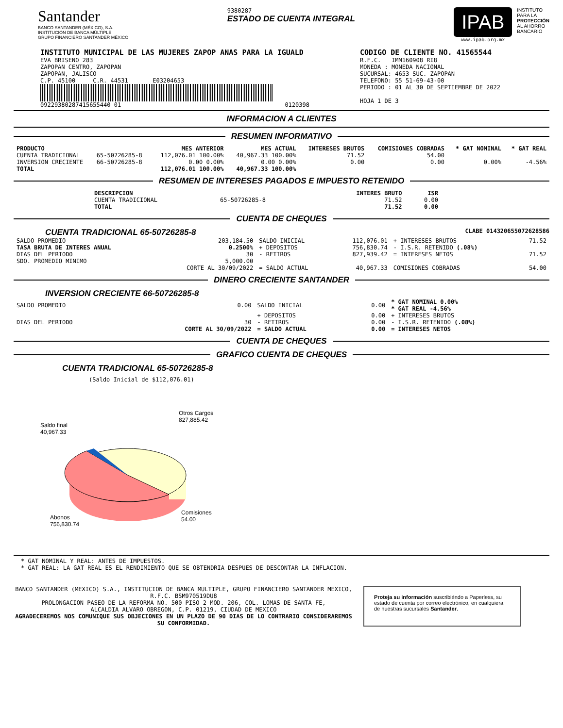Santander
BANCO SANTANDER (MÉXICO), S.A.
INSTITUCIÓN DE BANCA MÚLTIPLE
GRUPO FINANCIERO SANTANDER MÉXICO
9380287
ESTADO DE CUENTA INTEGRAL
IPAB
www.ipab.org.mx
INSTITUTO
PARA LA
PROTECCIÓN
AL AHORRO
BANCARIO
INSTITUTO MUNICIPAL DE LAS MUJERES ZAPOP ANAS PARA LA IGUALD
EVA BRISENO 283
ZAPOPAN CENTRO, ZAPOPAN
ZAPOPAN, JALISCO
C.P. 45100 C.R. 44531 E03204653
09229380287415655440 01 0120398
CODIGO DE CLIENTE NO. 41565544
R.F.C. IMM160908 RI8
MONEDA : MONEDA NACIONAL
SUCURSAL: 4653 SUC. ZAPOPAN
TELEFONO: 55 51-69-43-00
PERIODO : 01 AL 30 DE SEPTIEMBRE DE 2022
HOJA 1 DE 3
INFORMACION A CLIENTES
RESUMEN INFORMATIVO
| PRODUCTO | | MES ANTERIOR | MES ACTUAL | INTERESES BRUTOS | COMISIONES COBRADAS | * GAT NOMINAL | * GAT REAL |
| --- | --- | --- | --- | --- | --- | --- | --- |
| CUENTA TRADICIONAL | 65-50726285-8 | 112,076.01 100.00% | 40,967.33 100.00% | 71.52 | 54.00 | | |
| INVERSION CRECIENTE | 66-50726285-8 | 0.00 0.00% | 0.00 0.00% | 0.00 | 0.00 | 0.00% | -4.56% |
| TOTAL | | 112,076.01 100.00% | 40,967.33 100.00% | | | | |
RESUMEN DE INTERESES PAGADOS E IMPUESTO RETENIDO
| DESCRIPCION | | INTERES BRUTO | ISR |
| --- | --- | --- | --- |
| CUENTA TRADICIONAL | 65-50726285-8 | 71.52 | 0.00 |
| TOTAL | | 71.52 | 0.00 |
CUENTA DE CHEQUES
CUENTA TRADICIONAL 65-50726285-8 CLABE 014320655072628586
| SALDO PROMEDIO | 203,184.50 | SALDO INICIAL | 112,076.01 | + INTERESES BRUTOS | 71.52 |
| TASA BRUTA DE INTERES ANUAL | 0.2500% | + DEPOSITOS | 756,830.74 | - I.S.R. RETENIDO (.08%) | |
| DIAS DEL PERIODO | 30 | - RETIROS | 827,939.42 | = INTERESES NETOS | 71.52 |
| SDO. PROMEDIO MINIMO | 5,000.00 | | | | |
| | CORTE AL 30/09/2022 | = SALDO ACTUAL | 40,967.33 | COMISIONES COBRADAS | 54.00 |
DINERO CRECIENTE SANTANDER
INVERSION CRECIENTE 66-50726285-8
| SALDO PROMEDIO | 0.00 | SALDO INICIAL | 0.00 | * GAT NOMINAL 0.00% * GAT REAL -4.56% |
| | | + DEPOSITOS | 0.00 | + INTERESES BRUTOS |
| DIAS DEL PERIODO | 30 | - RETIROS | 0.00 | - I.S.R. RETENIDO (.08%) |
| | CORTE AL 30/09/2022 | = SALDO ACTUAL | 0.00 | = INTERESES NETOS |
CUENTA DE CHEQUES
GRAFICO CUENTA DE CHEQUES
CUENTA TRADICIONAL 65-50726285-8
(Saldo Inicial de $112,076.01)
Saldo final
40,967.33
Otros Cargos
827,885.42
Comisiones
54.00
Abonos
756,830.74
* GAT NOMINAL Y REAL: ANTES DE IMPUESTOS.
* GAT REAL: LA GAT REAL ES EL RENDIMIENTO QUE SE OBTENDRIA DESPUES DE DESCONTAR LA INFLACION.
BANCO SANTANDER (MEXICO) S.A., INSTITUCION DE BANCA MULTIPLE, GRUPO FINANCIERO SANTANDER MEXICO,
R.F.C. BSM970519DU8
PROLONGACION PASEO DE LA REFORMA NO. 500 PISO 2 MOD. 206, COL. LOMAS DE SANTA FE,
ALCALDIA ALVARO OBREGON, C.P. 01219, CIUDAD DE MEXICO
AGRADECEREMOS NOS COMUNIQUE SUS OBJECIONES EN UN PLAZO DE 90 DIAS DE LO CONTRARIO CONSIDERAREMOS SU CONFORMIDAD.
Proteja su información suscribiéndo a Paperless, su estado de cuenta por correo electrónico, en cualquiera de nuestras sucursales Santander.